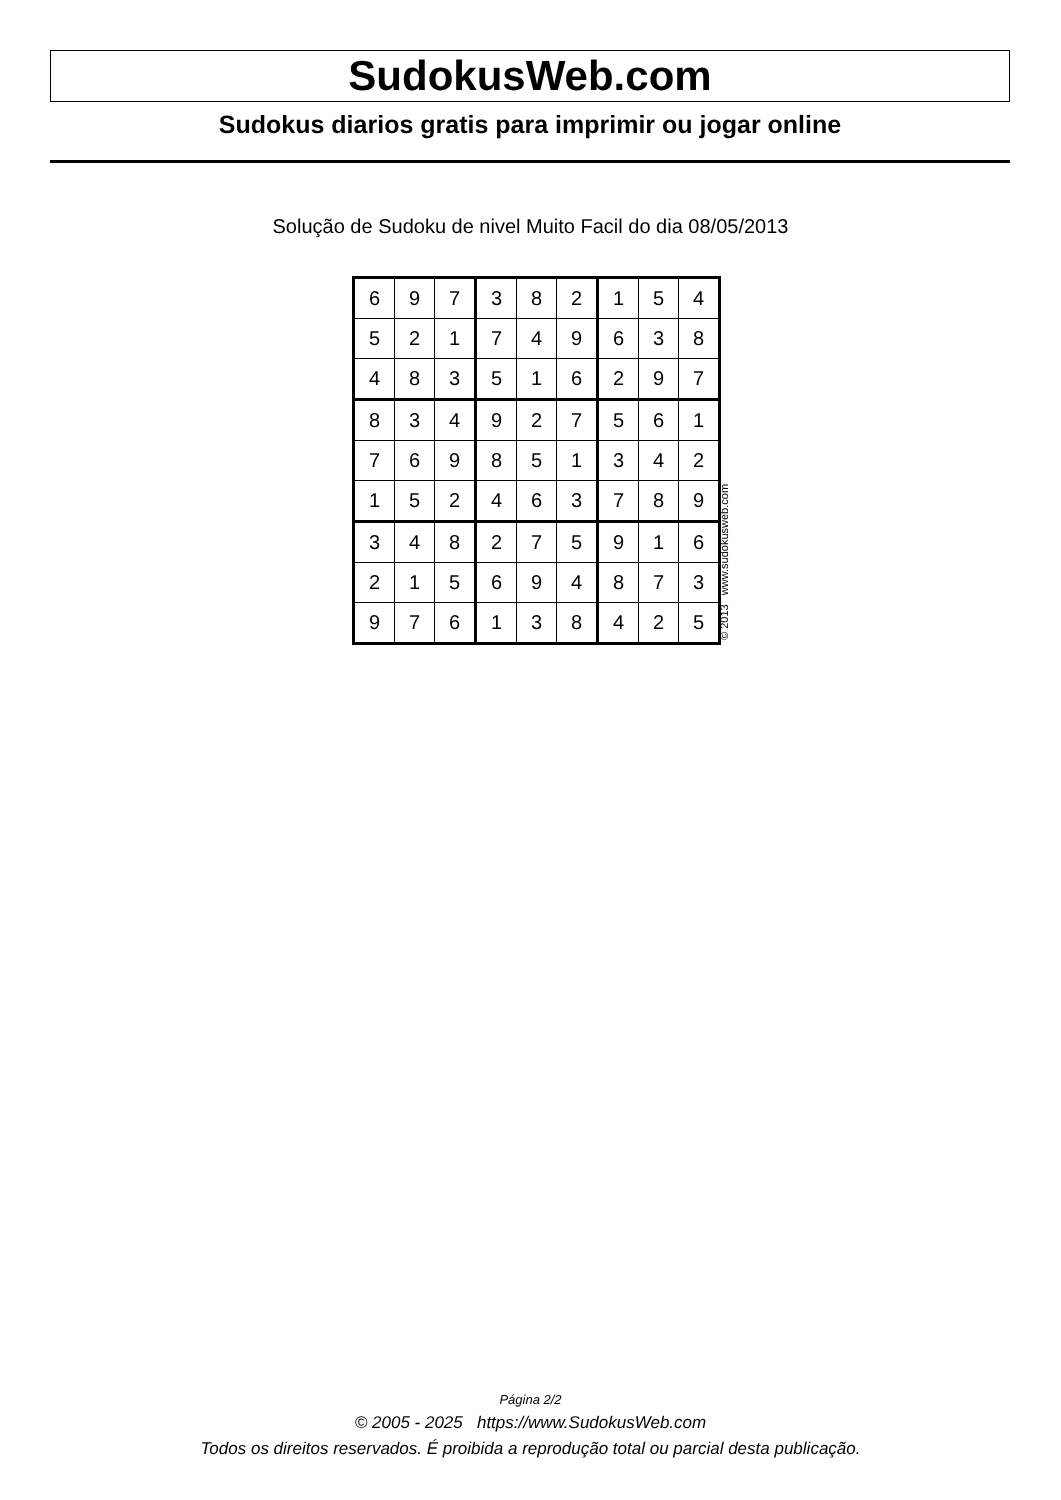SudokusWeb.com
Sudokus diarios gratis para imprimir ou jogar online
Solução de Sudoku de nivel Muito Facil do dia 08/05/2013
| 6 | 9 | 7 | 3 | 8 | 2 | 1 | 5 | 4 |
| 5 | 2 | 1 | 7 | 4 | 9 | 6 | 3 | 8 |
| 4 | 8 | 3 | 5 | 1 | 6 | 2 | 9 | 7 |
| 8 | 3 | 4 | 9 | 2 | 7 | 5 | 6 | 1 |
| 7 | 6 | 9 | 8 | 5 | 1 | 3 | 4 | 2 |
| 1 | 5 | 2 | 4 | 6 | 3 | 7 | 8 | 9 |
| 3 | 4 | 8 | 2 | 7 | 5 | 9 | 1 | 6 |
| 2 | 1 | 5 | 6 | 9 | 4 | 8 | 7 | 3 |
| 9 | 7 | 6 | 1 | 3 | 8 | 4 | 2 | 5 |
© 2013 www.sudokusweb.com
Página 2/2
© 2005 - 2025 https://www.SudokusWeb.com
Todos os direitos reservados. É proibida a reprodução total ou parcial desta publicação.